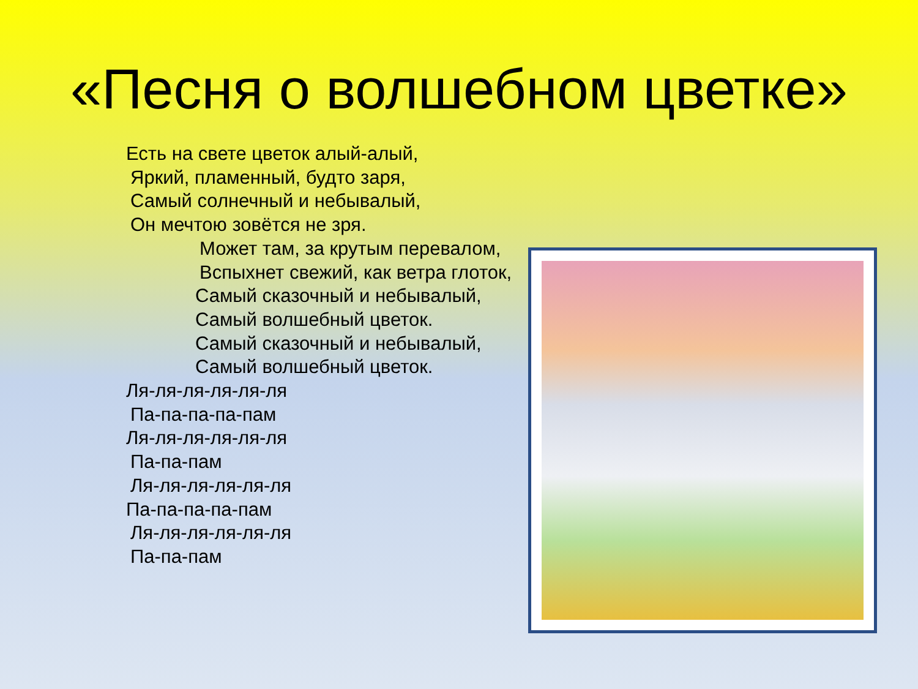«Песня о волшебном цветке»
Есть на свете цветок алый-алый,
Яркий, пламенный, будто заря,
Самый солнечный и небывалый,
Он мечтою зовётся не зря.
Может там, за крутым перевалом,
Вспыхнет свежий, как ветра глоток,
Самый сказочный и небывалый,
Самый волшебный цветок.
Самый сказочный и небывалый,
Самый волшебный цветок.
Ля-ля-ля-ля-ля-ля
Па-па-па-па-пам
Ля-ля-ля-ля-ля-ля
Па-па-пам
Ля-ля-ля-ля-ля-ля
Па-па-па-па-пам
Ля-ля-ля-ля-ля-ля
Па-па-пам